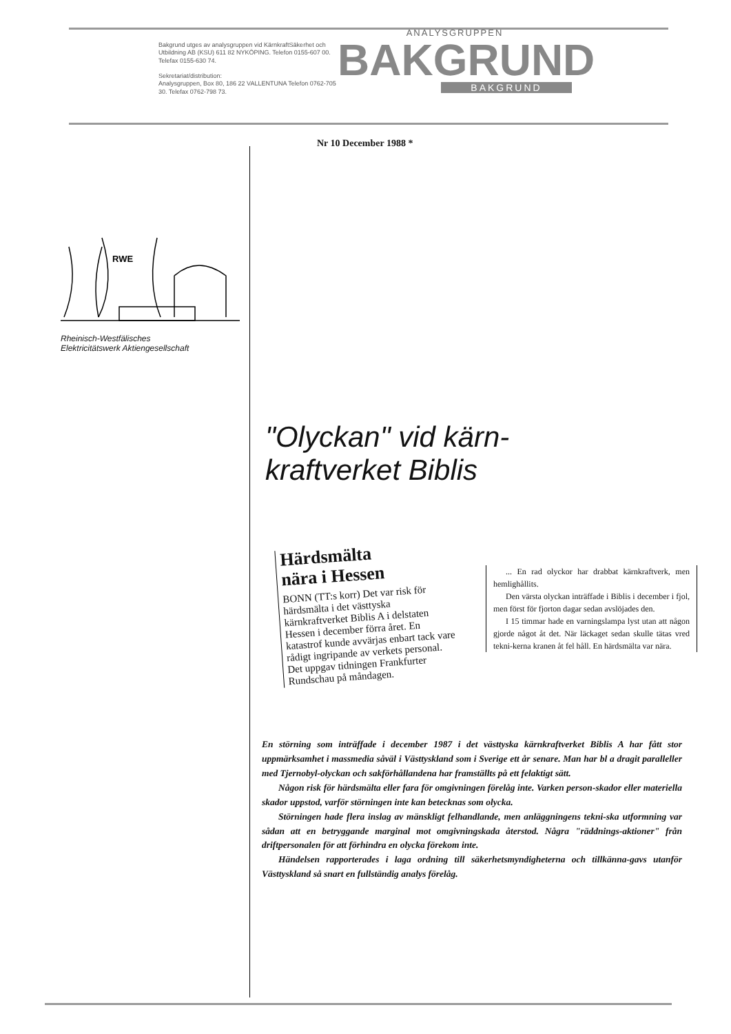Bakgrund utges av analysgruppen vid KärnkraftSäkerhet och Utbildning AB (KSU) 611 82 NYKÖPING. Telefon 0155-607 00. Telefax 0155-630 74.
Sekretariat/distribution:
Analysgruppen, Box 80, 186 22 VALLENTUNA Telefon 0762-705 30. Telefax 0762-798 73.
ANALYSGRUPPEN
BAKGRUND
BAKGRUND
Nr 10 December 1988 *
RWE
Rheinisch-Westfälisches
Elektricitätswerk Aktiengesellschaft
"Olyckan" vid kärn-
kraftverket Biblis
Härdsmälta
nära i Hessen
BONN (TT:s korr) Det var risk för härdsmälta i det västtyska kärnkraftverket Biblis A i delstaten Hessen i december förra året. En katastrof kunde avvärjas enbart tack vare rådigt ingripande av verkets personal. Det uppgav tidningen Frankfurter Rundschau på måndagen.
... En rad olyckor har drabbat kärnkraftverk, men hemlighållits.
Den värsta olyckan inträffade i Biblis i december i fjol, men först för fjorton dagar sedan avslöjades den.
I 15 timmar hade en varningslampa lyst utan att någon gjorde något åt det. När läckaget sedan skulle tätas vred tekni-kerna kranen åt fel håll. En härdsmälta var nära.
En störning som inträffade i december 1987 i det västtyska kärnkraftverket Biblis A har fått stor uppmärksamhet i massmedia såväl i Västtyskland som i Sverige ett år senare. Man har bl a dragit paralleller med Tjernobyl-olyckan och sakförhållandena har framställts på ett felaktigt sätt.
Någon risk för härdsmälta eller fara för omgivningen förelåg inte. Varken person-skador eller materiella skador uppstod, varför störningen inte kan betecknas som olycka.
Störningen hade flera inslag av mänskligt felhandlande, men anläggningens tekni-ska utformning var sådan att en betryggande marginal mot omgivningskada återstod. Några "räddnings-aktioner" från driftpersonalen för att förhindra en olycka förekom inte.
Händelsen rapporterades i laga ordning till säkerhetsmyndigheterna och tillkänna-gavs utanför Västtyskland så snart en fullständig analys förelåg.